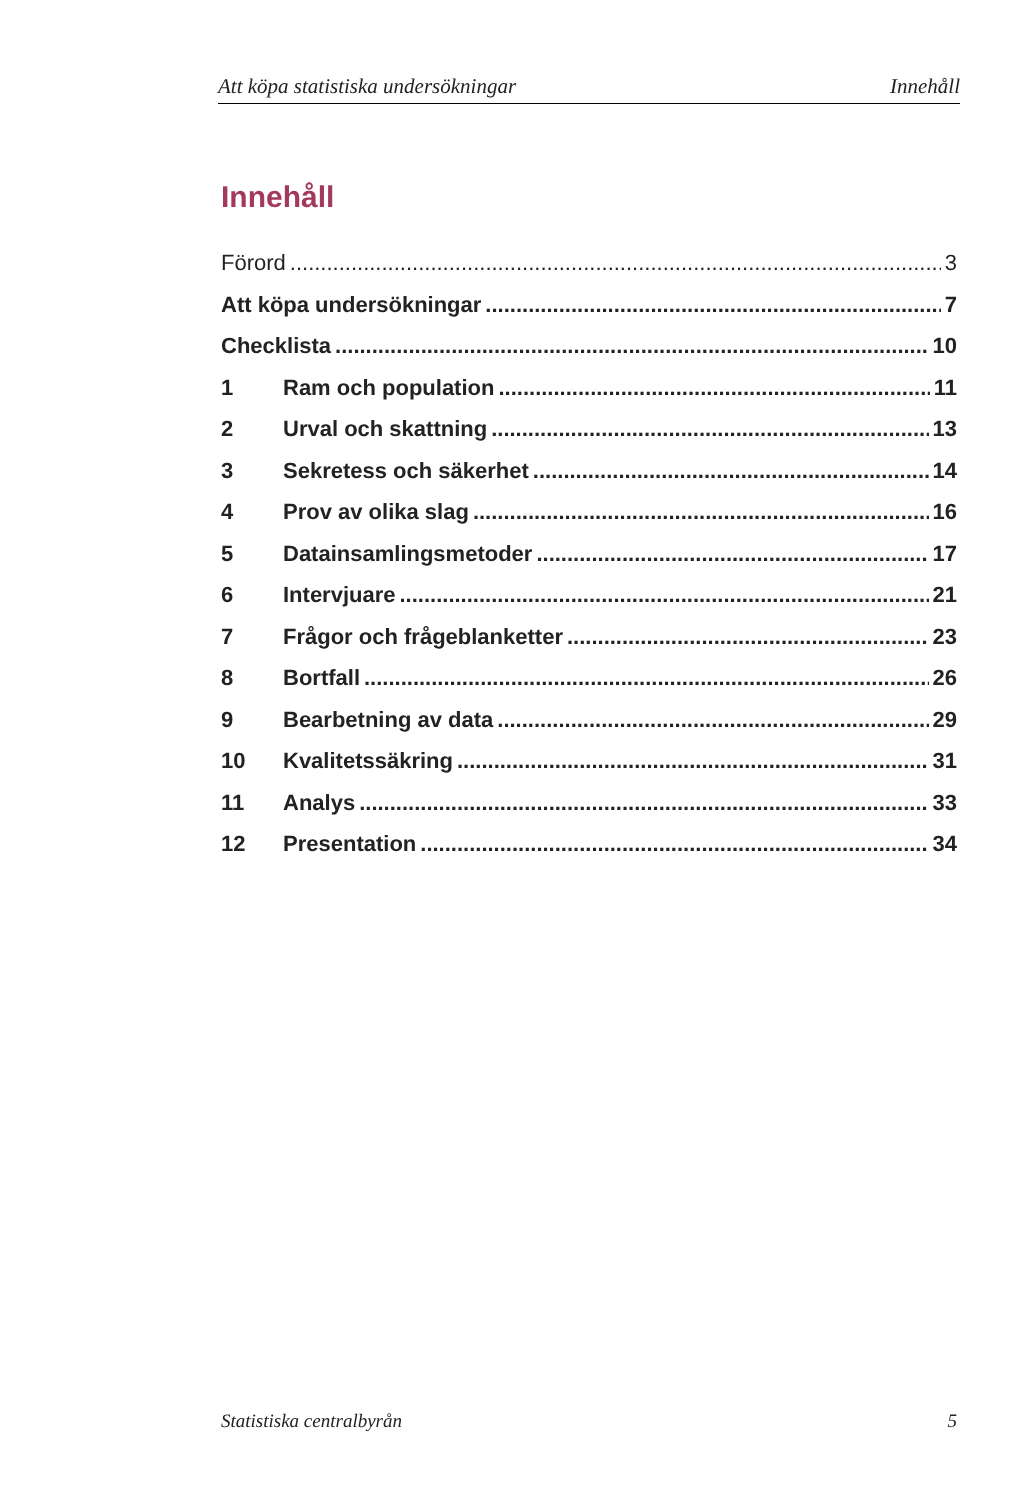Att köpa statistiska undersökningar Innehåll
Innehåll
Förord 3
Att köpa undersökningar 7
Checklista 10
1 Ram och population 11
2 Urval och skattning 13
3 Sekretess och säkerhet 14
4 Prov av olika slag 16
5 Datainsamlingsmetoder 17
6 Intervjuare 21
7 Frågor och frågeblanketter 23
8 Bortfall 26
9 Bearbetning av data 29
10 Kvalitetssäkring 31
11 Analys 33
12 Presentation 34
Statistiska centralbyrån 5